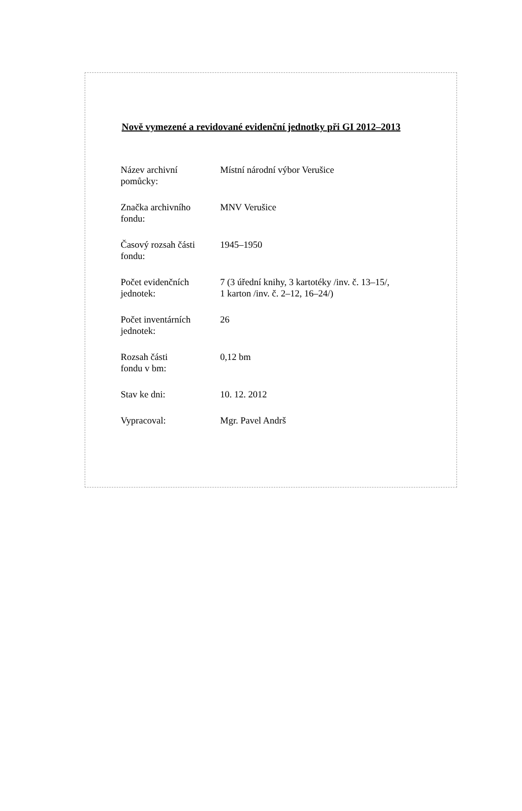Nově vymezené a revidované evidenční jednotky při GI 2012–2013
| Název archivní pomůcky: | Místní národní výbor Verušice |
| Značka archivního fondu: | MNV Verušice |
| Časový rozsah části fondu: | 1945–1950 |
| Počet evidenčních jednotek: | 7 (3 úřední knihy, 3 kartotéky /inv. č. 13–15/, 1 karton /inv. č. 2–12, 16–24/) |
| Počet inventárních jednotek: | 26 |
| Rozsah části fondu v bm: | 0,12 bm |
| Stav ke dni: | 10. 12. 2012 |
| Vypracoval: | Mgr. Pavel Andrš |